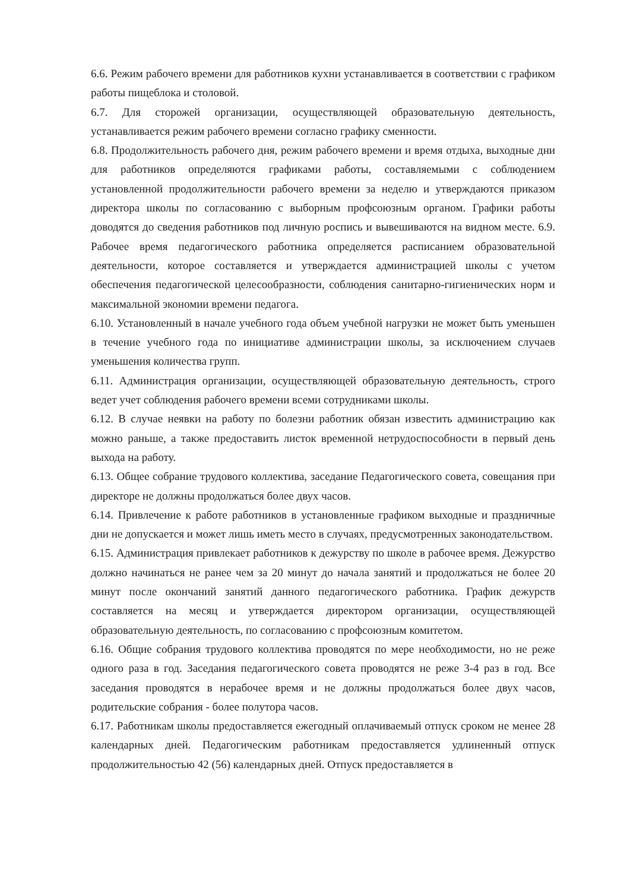6.6. Режим рабочего времени для работников кухни устанавливается в соответствии с графиком работы пищеблока и столовой.
6.7. Для сторожей организации, осуществляющей образовательную деятельность, устанавливается режим рабочего времени согласно графику сменности.
6.8. Продолжительность рабочего дня, режим рабочего времени и время отдыха, выходные дни для работников определяются графиками работы, составляемыми с соблюдением установленной продолжительности рабочего времени за неделю и утверждаются приказом директора школы по согласованию с выборным профсоюзным органом. Графики работы доводятся до сведения работников под личную роспись и вывешиваются на видном месте. 6.9. Рабочее время педагогического работника определяется расписанием образовательной деятельности, которое составляется и утверждается администрацией школы с учетом обеспечения педагогической целесообразности, соблюдения санитарно-гигиенических норм и максимальной экономии времени педагога.
6.10. Установленный в начале учебного года объем учебной нагрузки не может быть уменьшен в течение учебного года по инициативе администрации школы, за исключением случаев уменьшения количества групп.
6.11. Администрация организации, осуществляющей образовательную деятельность, строго ведет учет соблюдения рабочего времени всеми сотрудниками школы.
6.12. В случае неявки на работу по болезни работник обязан известить администрацию как можно раньше, а также предоставить листок временной нетрудоспособности в первый день выхода на работу.
6.13. Общее собрание трудового коллектива, заседание Педагогического совета, совещания при директоре не должны продолжаться более двух часов.
6.14. Привлечение к работе работников в установленные графиком выходные и праздничные дни не допускается и может лишь иметь место в случаях, предусмотренных законодательством.
6.15. Администрация привлекает работников к дежурству по школе в рабочее время. Дежурство должно начинаться не ранее чем за 20 минут до начала занятий и продолжаться не более 20 минут после окончаний занятий данного педагогического работника. График дежурств составляется на месяц и утверждается директором организации, осуществляющей образовательную деятельность, по согласованию с профсоюзным комитетом.
6.16. Общие собрания трудового коллектива проводятся по мере необходимости, но не реже одного раза в год. Заседания педагогического совета проводятся не реже 3-4 раз в год. Все заседания проводятся в нерабочее время и не должны продолжаться более двух часов, родительские собрания - более полутора часов.
6.17. Работникам школы предоставляется ежегодный оплачиваемый отпуск сроком не менее 28 календарных дней. Педагогическим работникам предоставляется удлиненный отпуск продолжительностью 42 (56) календарных дней. Отпуск предоставляется в